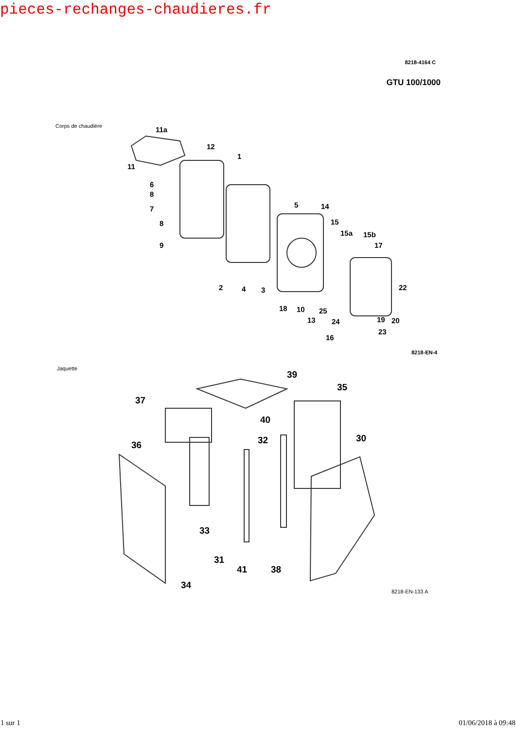pieces-rechanges-chaudieres.fr
8218-4164 C
GTU 100/1000
Corps de chaudière
11a
12
1
11
6
8
7
8
9
5
14
15
15a
15b
17
22
2
4
3
18
10
25
13
24
19
20
23
16
8218-EN-4
Jaquette
39
35
37
40
32
30
36
33
31
41
38
34
8218-EN-133 A
1 sur 1 01/06/2018 à 09:48